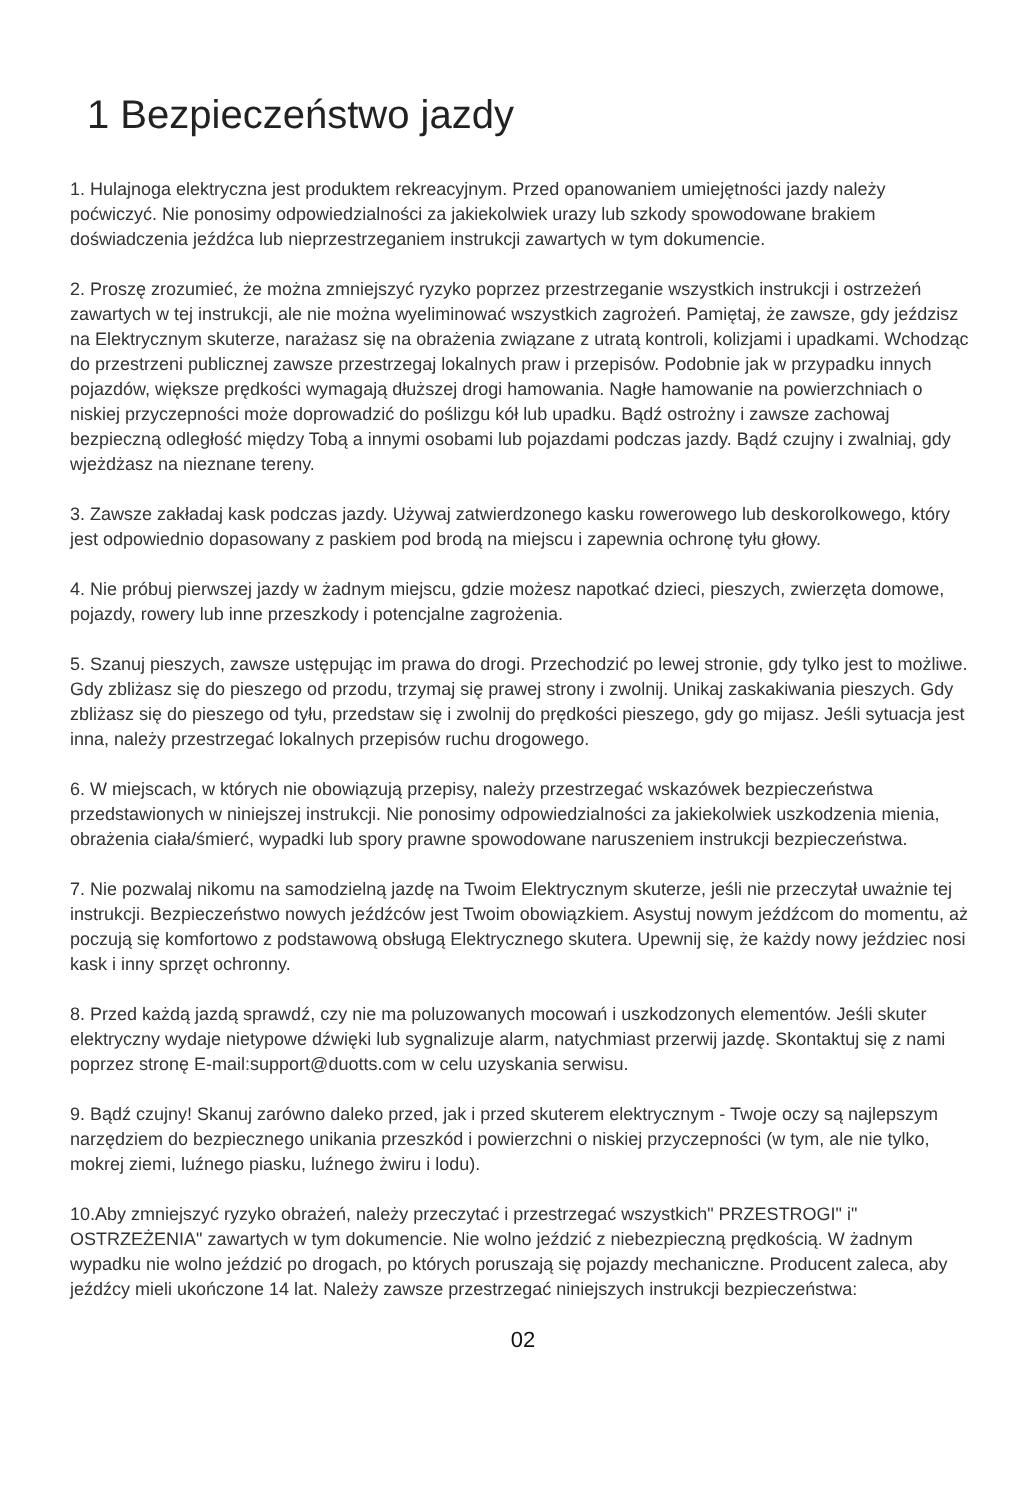1 Bezpieczeństwo jazdy
1. Hulajnoga elektryczna jest produktem rekreacyjnym. Przed opanowaniem umiejętności jazdy należy poćwiczyć. Nie ponosimy odpowiedzialności za jakiekolwiek urazy lub szkody spowodowane brakiem doświadczenia jeźdźca lub nieprzestrzeganiem instrukcji zawartych w tym dokumencie.
2. Proszę zrozumieć, że można zmniejszyć ryzyko poprzez przestrzeganie wszystkich instrukcji i ostrzeżeń zawartych w tej instrukcji, ale nie można wyeliminować wszystkich zagrożeń. Pamiętaj, że zawsze, gdy jeździsz na Elektrycznym skuterze, narażasz się na obrażenia związane z utratą kontroli, kolizjami i upadkami. Wchodząc do przestrzeni publicznej zawsze przestrzegaj lokalnych praw i przepisów. Podobnie jak w przypadku innych pojazdów, większe prędkości wymagają dłuższej drogi hamowania. Nagłe hamowanie na powierzchniach o niskiej przyczepności może doprowadzić do poślizgu kół lub upadku. Bądź ostrożny i zawsze zachowaj bezpieczną odległość między Tobą a innymi osobami lub pojazdami podczas jazdy. Bądź czujny i zwalniaj, gdy wjeżdżasz na nieznane tereny.
3. Zawsze zakładaj kask podczas jazdy. Używaj zatwierdzonego kasku rowerowego lub deskorolkowego, który jest odpowiednio dopasowany z paskiem pod brodą na miejscu i zapewnia ochronę tyłu głowy.
4. Nie próbuj pierwszej jazdy w żadnym miejscu, gdzie możesz napotkać dzieci, pieszych, zwierzęta domowe, pojazdy, rowery lub inne przeszkody i potencjalne zagrożenia.
5. Szanuj pieszych, zawsze ustępując im prawa do drogi. Przechodzić po lewej stronie, gdy tylko jest to możliwe. Gdy zbliżasz się do pieszego od przodu, trzymaj się prawej strony i zwolnij. Unikaj zaskakiwania pieszych. Gdy zbliżasz się do pieszego od tyłu, przedstaw się i zwolnij do prędkości pieszego, gdy go mijasz. Jeśli sytuacja jest inna, należy przestrzegać lokalnych przepisów ruchu drogowego.
6. W miejscach, w których nie obowiązują przepisy, należy przestrzegać wskazówek bezpieczeństwa przedstawionych w niniejszej instrukcji. Nie ponosimy odpowiedzialności za jakiekolwiek uszkodzenia mienia, obrażenia ciała/śmierć, wypadki lub spory prawne spowodowane naruszeniem instrukcji bezpieczeństwa.
7. Nie pozwalaj nikomu na samodzielną jazdę na Twoim Elektrycznym skuterze, jeśli nie przeczytał uważnie tej instrukcji. Bezpieczeństwo nowych jeźdźców jest Twoim obowiązkiem. Asystuj nowym jeźdźcom do momentu, aż poczują się komfortowo z podstawową obsługą Elektrycznego skutera. Upewnij się, że każdy nowy jeździec nosi kask i inny sprzęt ochronny.
8. Przed każdą jazdą sprawdź, czy nie ma poluzowanych mocowań i uszkodzonych elementów. Jeśli skuter elektryczny wydaje nietypowe dźwięki lub sygnalizuje alarm, natychmiast przerwij jazdę. Skontaktuj się z nami poprzez stronę E-mail:support@duotts.com w celu uzyskania serwisu.
9. Bądź czujny! Skanuj zarówno daleko przed, jak i przed skuterem elektrycznym - Twoje oczy są najlepszym narzędziem do bezpiecznego unikania przeszkód i powierzchni o niskiej przyczepności (w tym, ale nie tylko, mokrej ziemi, luźnego piasku, luźnego żwiru i lodu).
10.Aby zmniejszyć ryzyko obrażeń, należy przeczytać i przestrzegać wszystkich" PRZESTROGI" i" OSTRZEŻENIA" zawartych w tym dokumencie. Nie wolno jeździć z niebezpieczną prędkością. W żadnym wypadku nie wolno jeździć po drogach, po których poruszają się pojazdy mechaniczne. Producent zaleca, aby jeźdźcy mieli ukończone 14 lat. Należy zawsze przestrzegać niniejszych instrukcji bezpieczeństwa:
02